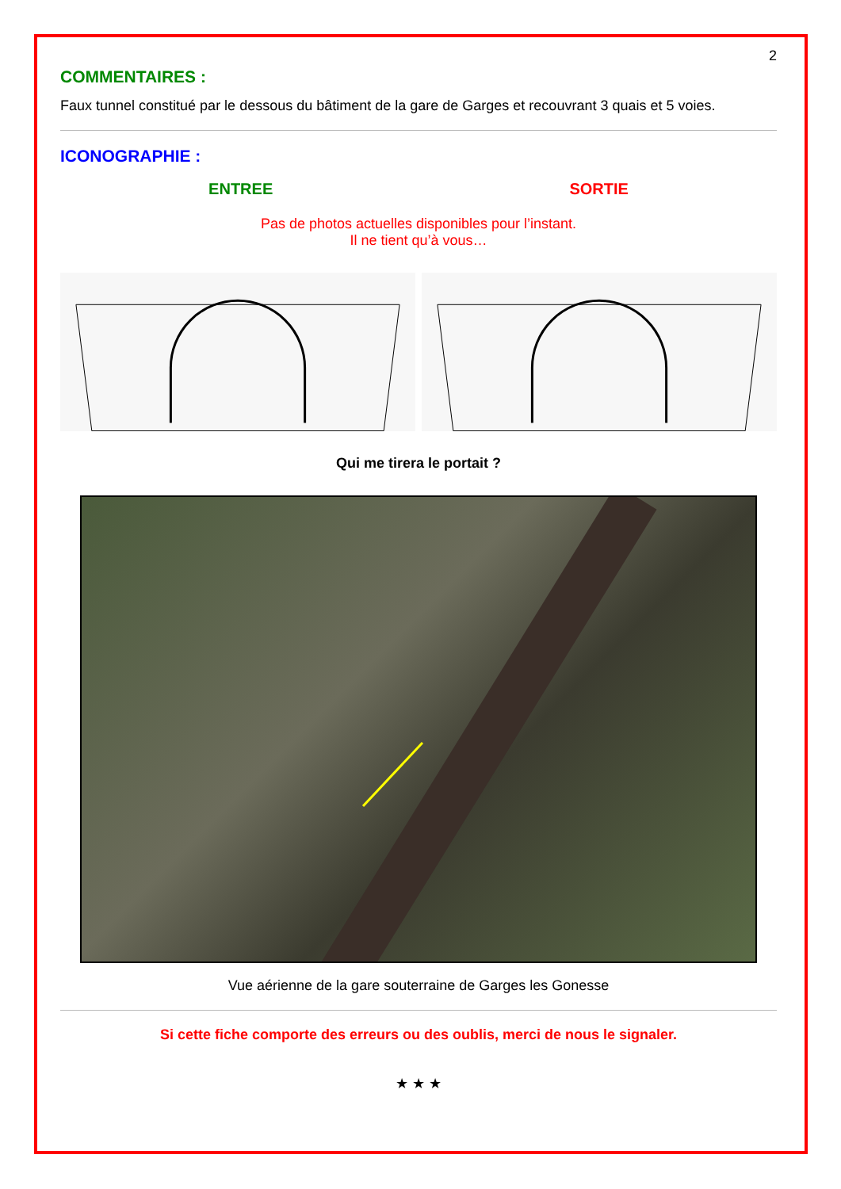2
COMMENTAIRES :
Faux tunnel constitué par le dessous du bâtiment de la gare de Garges et recouvrant 3 quais et 5 voies.
ICONOGRAPHIE :
ENTREE SORTIE
Pas de photos actuelles disponibles pour l’instant.
Il ne tient qu’à vous…
Qui me tirera le portait ?
Vue aérienne de la gare souterraine de Garges les Gonesse
Si cette fiche comporte des erreurs ou des oublis, merci de nous le signaler.
★ ★ ★